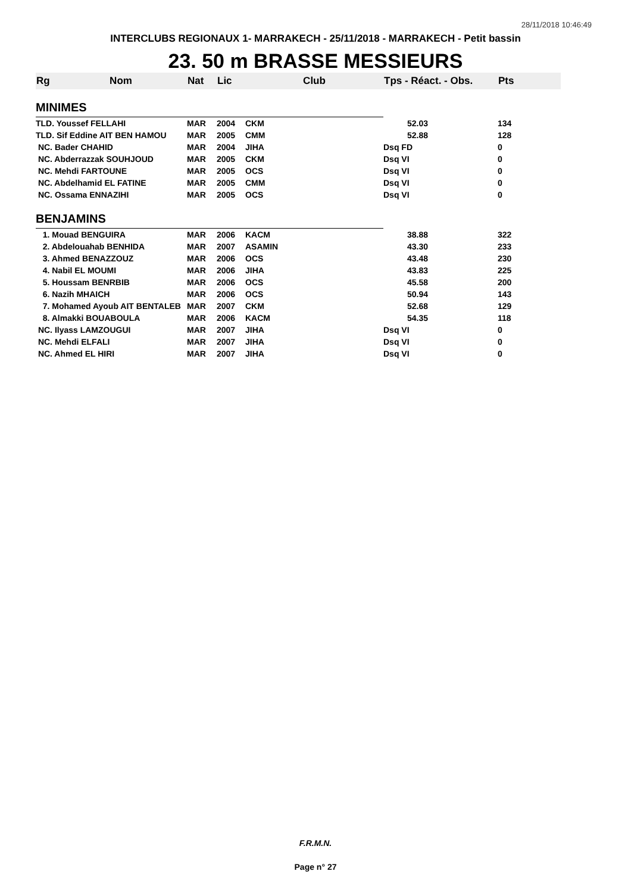28/11/2018 10:46:49
INTERCLUBS REGIONAUX 1- MARRAKECH - 25/11/2018 - MARRAKECH - Petit bassin
23. 50 m BRASSE MESSIEURS
| Rg | Nom | Nat | Lic | Club | Tps - Réact. - Obs. | Pts |
| --- | --- | --- | --- | --- | --- | --- |
| MINIMES | | | | | | |
| TLD. Youssef FELLAHI | | MAR | 2004 | CKM | 52.03 | 134 |
| TLD. Sif Eddine AIT BEN HAMOU | | MAR | 2005 | CMM | 52.88 | 128 |
| NC. Bader CHAHID | | MAR | 2004 | JIHA | Dsq FD | 0 |
| NC. Abderrazzak SOUHJOUD | | MAR | 2005 | CKM | Dsq VI | 0 |
| NC. Mehdi FARTOUNE | | MAR | 2005 | OCS | Dsq VI | 0 |
| NC. Abdelhamid EL FATINE | | MAR | 2005 | CMM | Dsq VI | 0 |
| NC. Ossama ENNAZIHI | | MAR | 2005 | OCS | Dsq VI | 0 |
| BENJAMINS | | | | | | |
| 1. Mouad BENGUIRA | | MAR | 2006 | KACM | 38.88 | 322 |
| 2. Abdelouahab BENHIDA | | MAR | 2007 | ASAMIN | 43.30 | 233 |
| 3. Ahmed BENAZZOUZ | | MAR | 2006 | OCS | 43.48 | 230 |
| 4. Nabil EL MOUMI | | MAR | 2006 | JIHA | 43.83 | 225 |
| 5. Houssam BENRBIB | | MAR | 2006 | OCS | 45.58 | 200 |
| 6. Nazih MHAICH | | MAR | 2006 | OCS | 50.94 | 143 |
| 7. Mohamed Ayoub AIT BENTALEB | | MAR | 2007 | CKM | 52.68 | 129 |
| 8. Almakki BOUABOULA | | MAR | 2006 | KACM | 54.35 | 118 |
| NC. Ilyass LAMZOUGUI | | MAR | 2007 | JIHA | Dsq VI | 0 |
| NC. Mehdi ELFALI | | MAR | 2007 | JIHA | Dsq VI | 0 |
| NC. Ahmed EL HIRI | | MAR | 2007 | JIHA | Dsq VI | 0 |
F.R.M.N.
Page n° 27